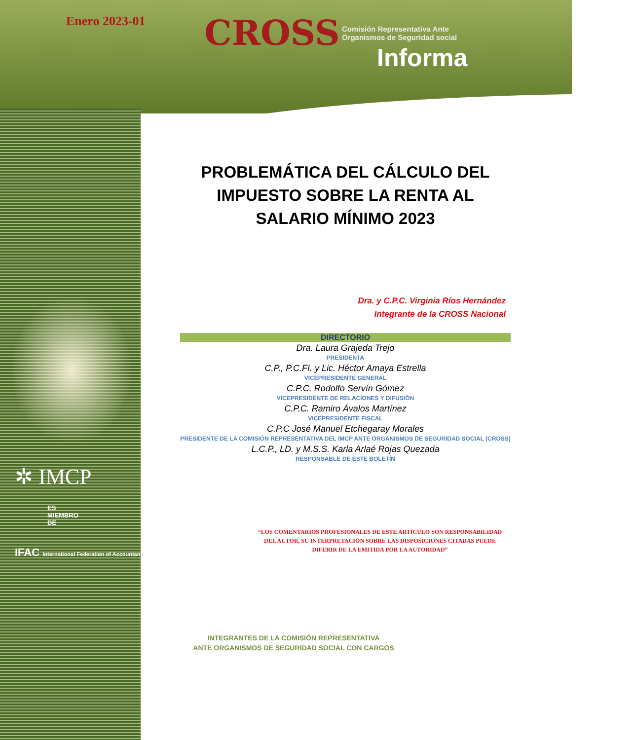✲ IMCP
ES
MIEMBRO
DE
IFAC International Federation of Accountants
Enero 2023-01
CROSS Comisión Representativa Ante
Organismos de Seguridad social
Informa
PROBLEMÁTICA DEL CÁLCULO DEL IMPUESTO SOBRE LA RENTA AL SALARIO MÍNIMO 2023
Dra. y C.P.C. Virginia Ríos Hernández
Integrante de la CROSS Nacional
DIRECTORIO
Dra. Laura Grajeda Trejo
PRESIDENTA
C.P., P.C.FI. y Lic. Héctor Amaya Estrella
VICEPRESIDENTE GENERAL
C.P.C. Rodolfo Servín Gómez
VICEPRESIDENTE DE RELACIONES Y DIFUSIÓN
C.P.C. Ramiro Ávalos Martínez
VICEPRESIDENTE FISCAL
C.P.C José Manuel Etchegaray Morales
PRESIDENTE DE LA COMISIÓN REPRESENTATIVA DEL IMCP ANTE ORGANISMOS DE SEGURIDAD SOCIAL (CROSS)
L.C.P., LD. y M.S.S. Karla Arlaé Rojas Quezada
RESPONSABLE DE ESTE BOLETÍN
“LOS COMENTARIOS PROFESIONALES DE ESTE ARTÍCULO SON RESPONSABILIDAD DEL AUTOR, SU INTERPRETACIÓN SOBRE LAS DISPOSICIONES CITADAS PUEDE DIFERIR DE LA EMITIDA POR LA AUTORIDAD”
INTEGRANTES DE LA COMISIÓN REPRESENTATIVA
ANTE ORGANISMOS DE SEGURIDAD SOCIAL CON CARGOS